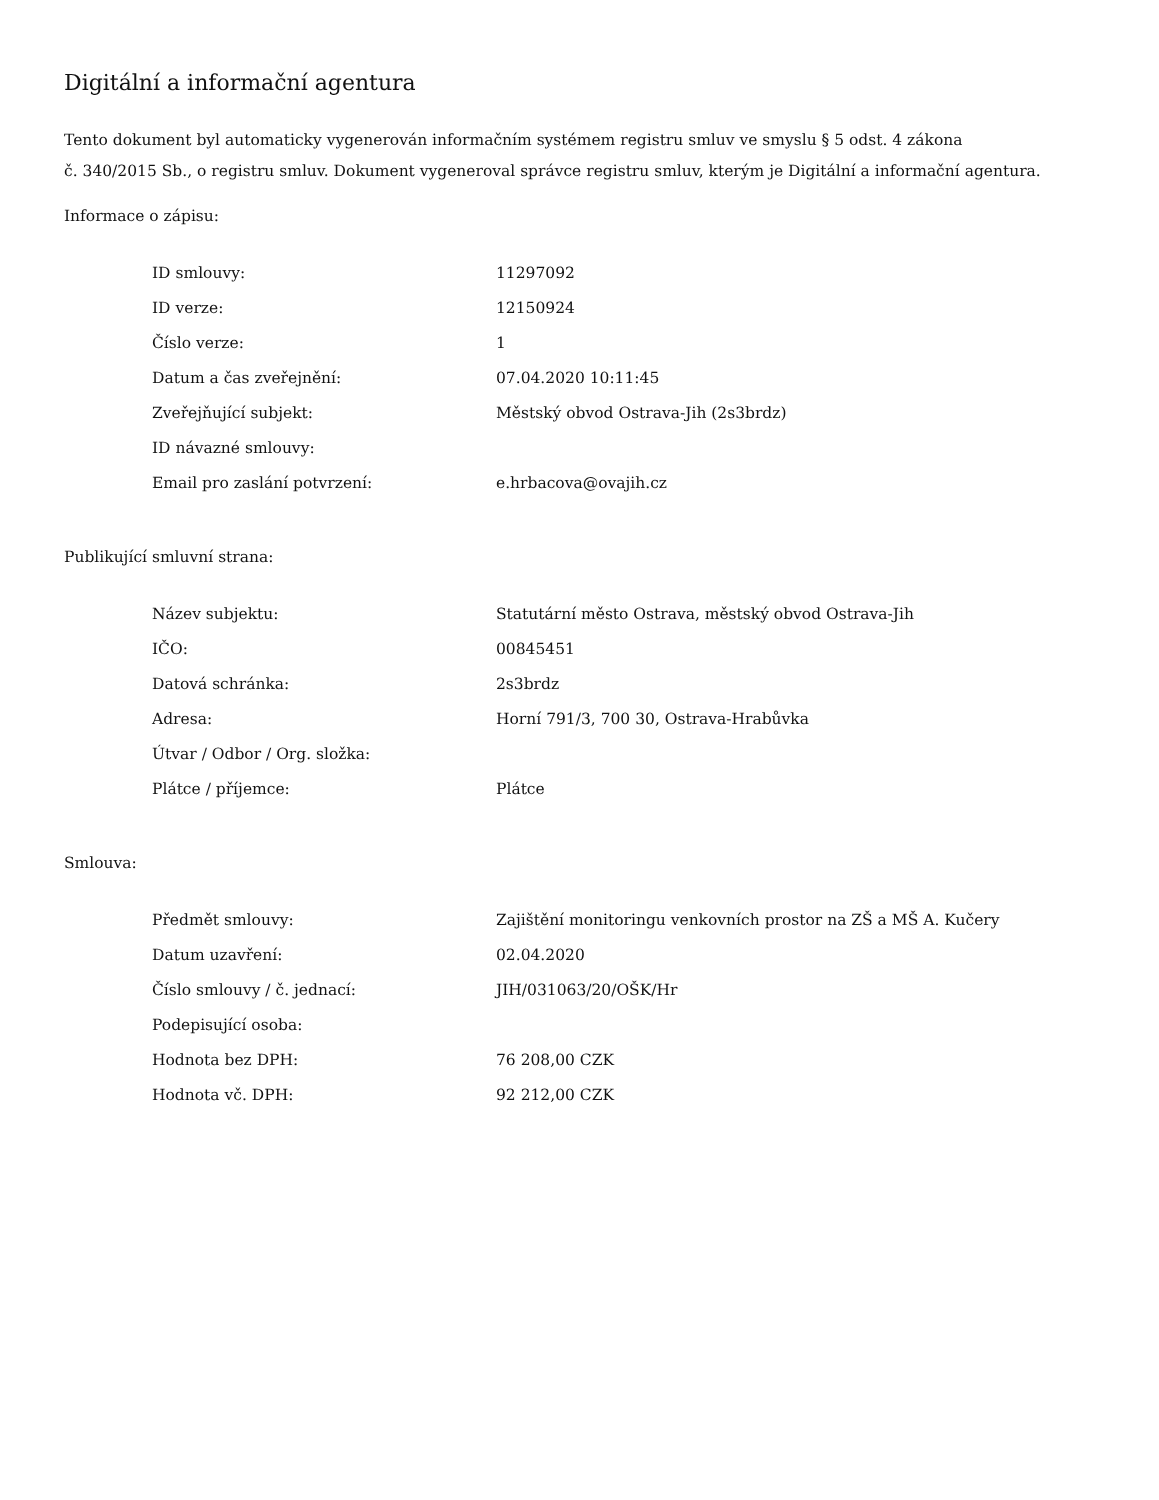Digitální a informační agentura
Tento dokument byl automaticky vygenerován informačním systémem registru smluv ve smyslu § 5 odst. 4 zákona
č. 340/2015 Sb., o registru smluv. Dokument vygeneroval správce registru smluv, kterým je Digitální a informační agentura.
Informace o zápisu:
| ID smlouvy: | 11297092 |
| ID verze: | 12150924 |
| Číslo verze: | 1 |
| Datum a čas zveřejnění: | 07.04.2020 10:11:45 |
| Zveřejňující subjekt: | Městský obvod Ostrava-Jih (2s3brdz) |
| ID návazné smlouvy: | |
| Email pro zaslání potvrzení: | e.hrbacova@ovajih.cz |
Publikující smluvní strana:
| Název subjektu: | Statutární město Ostrava, městský obvod Ostrava-Jih |
| IČO: | 00845451 |
| Datová schránka: | 2s3brdz |
| Adresa: | Horní 791/3, 700 30, Ostrava-Hrabůvka |
| Útvar / Odbor / Org. složka: | |
| Plátce / příjemce: | Plátce |
Smlouva:
| Předmět smlouvy: | Zajištění monitoringu venkovních prostor na ZŠ a MŠ A. Kučery |
| Datum uzavření: | 02.04.2020 |
| Číslo smlouvy / č. jednací: | JIH/031063/20/OŠK/Hr |
| Podepisující osoba: | |
| Hodnota bez DPH: | 76 208,00 CZK |
| Hodnota vč. DPH: | 92 212,00 CZK |